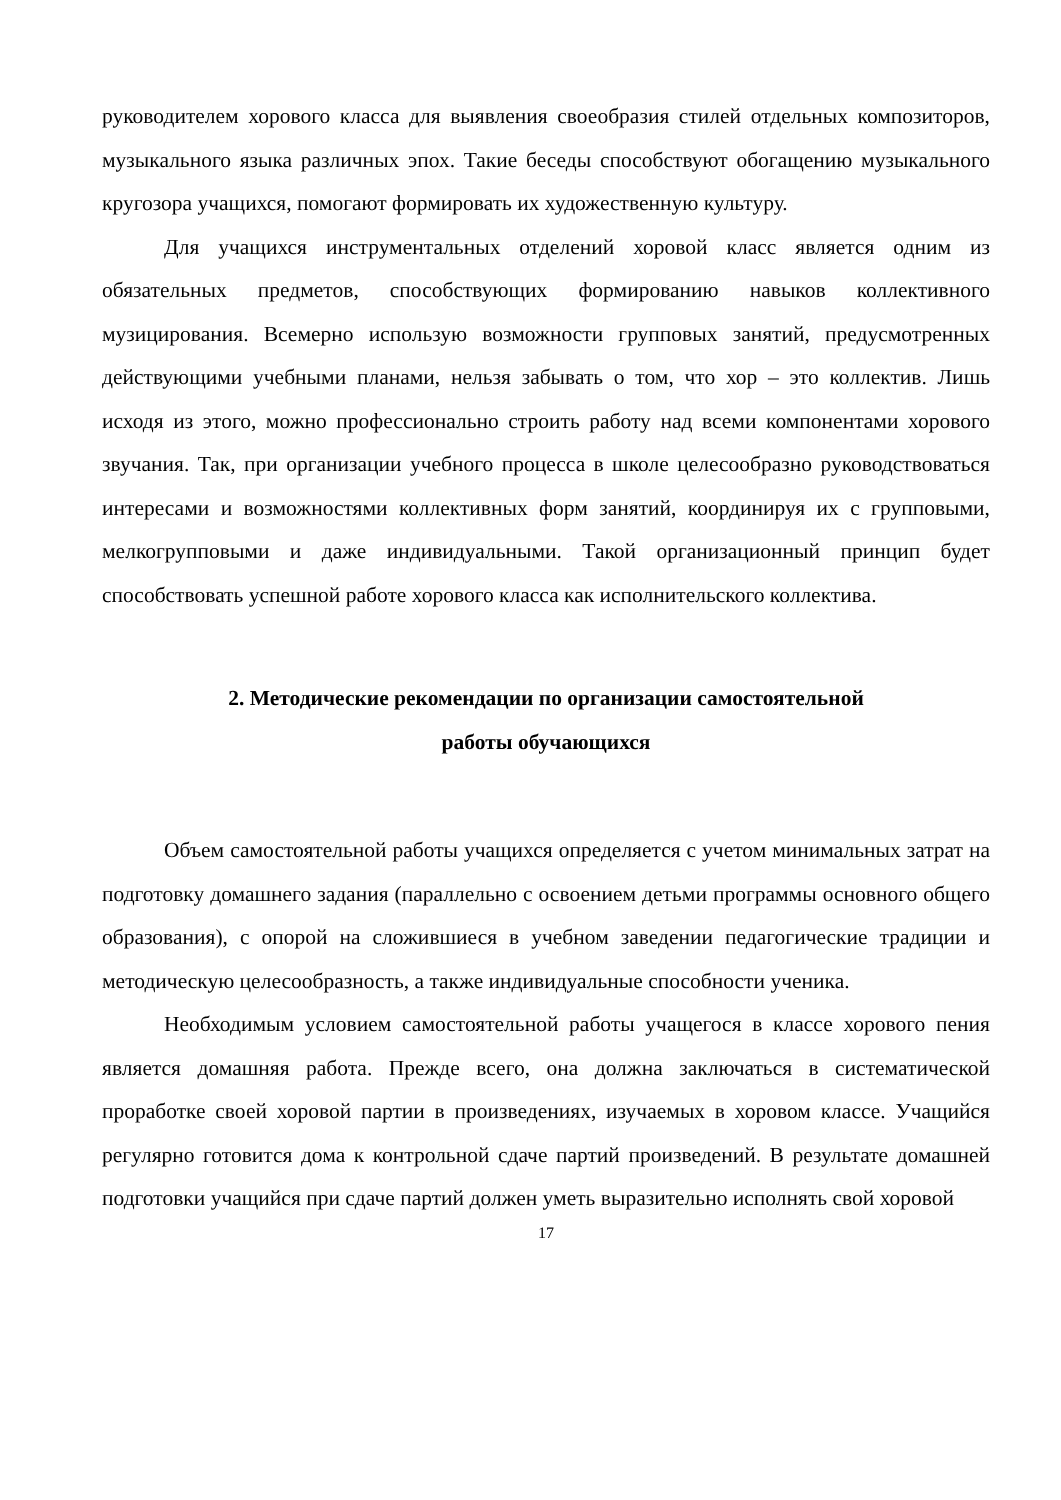руководителем хорового класса для выявления своеобразия стилей отдельных композиторов, музыкального языка различных эпох. Такие беседы способствуют обогащению музыкального кругозора учащихся, помогают формировать их художественную культуру.
Для учащихся инструментальных отделений хоровой класс является одним из обязательных предметов, способствующих формированию навыков коллективного музицирования. Всемерно использую возможности групповых занятий, предусмотренных действующими учебными планами, нельзя забывать о том, что хор – это коллектив. Лишь исходя из этого, можно профессионально строить работу над всеми компонентами хорового звучания. Так, при организации учебного процесса в школе целесообразно руководствоваться интересами и возможностями коллективных форм занятий, координируя их с групповыми, мелкогрупповыми и даже индивидуальными. Такой организационный принцип будет способствовать успешной работе хорового класса как исполнительского коллектива.
2. Методические рекомендации по организации самостоятельной
работы обучающихся
Объем самостоятельной работы учащихся определяется с учетом минимальных затрат на подготовку домашнего задания (параллельно с освоением детьми программы основного общего образования), с опорой на сложившиеся в учебном заведении педагогические традиции и методическую целесообразность, а также индивидуальные способности ученика.
Необходимым условием самостоятельной работы учащегося в классе хорового пения является домашняя работа. Прежде всего, она должна заключаться в систематической проработке своей хоровой партии в произведениях, изучаемых в хоровом классе. Учащийся регулярно готовится дома к контрольной сдаче партий произведений. В результате домашней подготовки учащийся при сдаче партий должен уметь выразительно исполнять свой хоровой
17